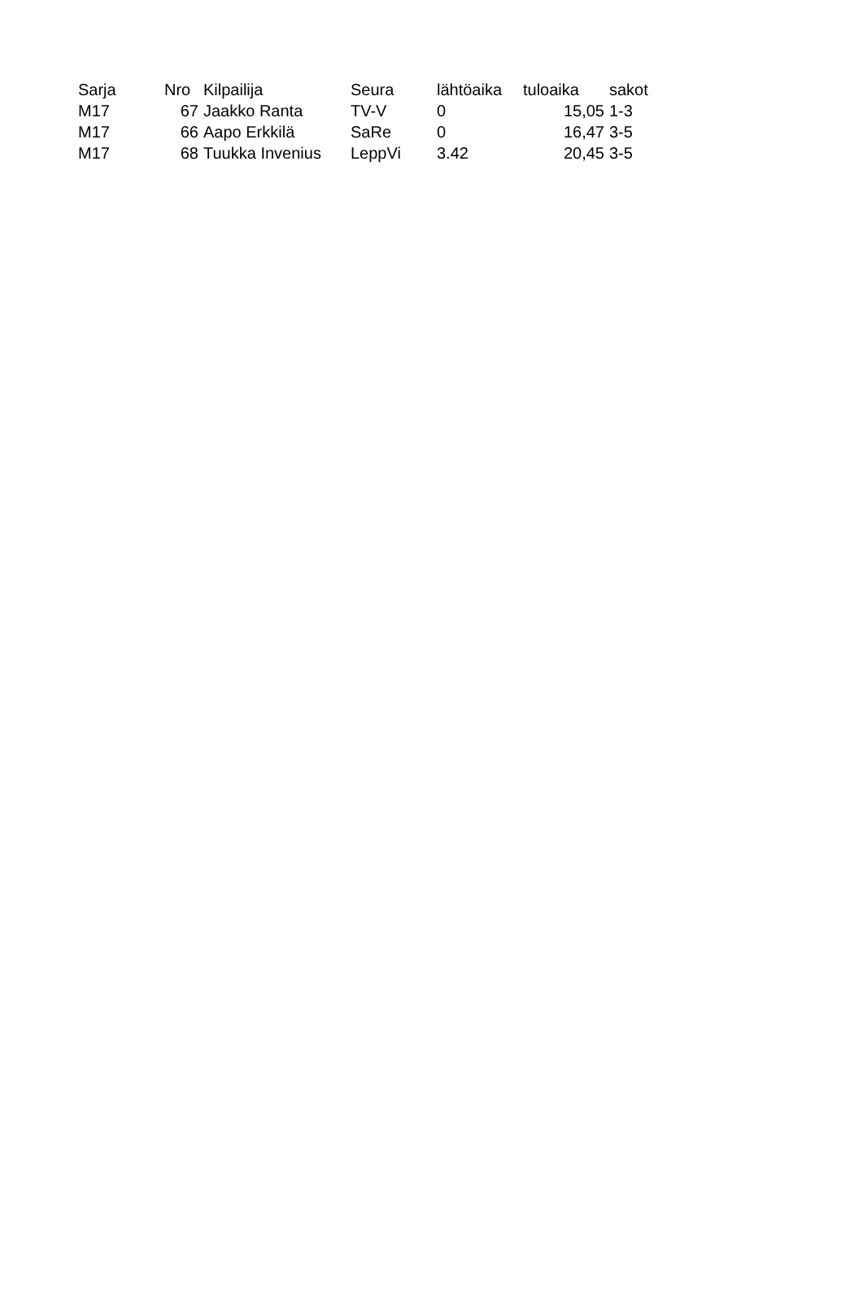| Sarja | Nro | Kilpailija | Seura | lähtöaika | tuloaika | sakot |
| --- | --- | --- | --- | --- | --- | --- |
| M17 | 67 | Jaakko Ranta | TV-V | 0 | 15,05 | 1-3 |
| M17 | 66 | Aapo Erkkilä | SaRe | 0 | 16,47 | 3-5 |
| M17 | 68 | Tuukka Invenius | LeppVi | 3.42 | 20,45 | 3-5 |